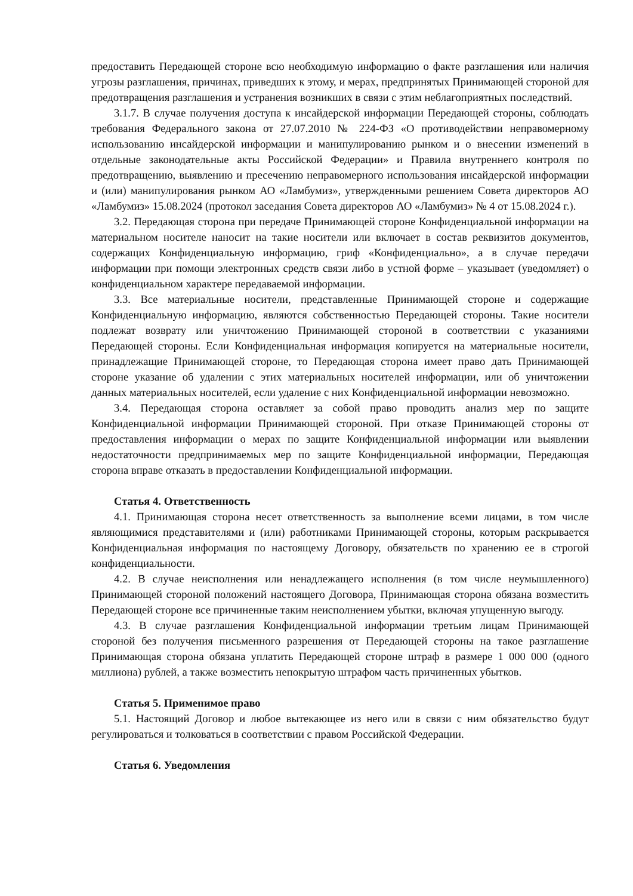предоставить Передающей стороне всю необходимую информацию о факте разглашения или наличия угрозы разглашения, причинах, приведших к этому, и мерах, предпринятых Принимающей стороной для предотвращения разглашения и устранения возникших в связи с этим неблагоприятных последствий.
3.1.7. В случае получения доступа к инсайдерской информации Передающей стороны, соблюдать требования Федерального закона от 27.07.2010 № 224-ФЗ «О противодействии неправомерному использованию инсайдерской информации и манипулированию рынком и о внесении изменений в отдельные законодательные акты Российской Федерации» и Правила внутреннего контроля по предотвращению, выявлению и пресечению неправомерного использования инсайдерской информации и (или) манипулирования рынком АО «Ламбумиз», утвержденными решением Совета директоров АО «Ламбумиз» 15.08.2024 (протокол заседания Совета директоров АО «Ламбумиз» № 4 от 15.08.2024 г.).
3.2. Передающая сторона при передаче Принимающей стороне Конфиденциальной информации на материальном носителе наносит на такие носители или включает в состав реквизитов документов, содержащих Конфиденциальную информацию, гриф «Конфиденциально», а в случае передачи информации при помощи электронных средств связи либо в устной форме – указывает (уведомляет) о конфиденциальном характере передаваемой информации.
3.3. Все материальные носители, представленные Принимающей стороне и содержащие Конфиденциальную информацию, являются собственностью Передающей стороны. Такие носители подлежат возврату или уничтожению Принимающей стороной в соответствии с указаниями Передающей стороны. Если Конфиденциальная информация копируется на материальные носители, принадлежащие Принимающей стороне, то Передающая сторона имеет право дать Принимающей стороне указание об удалении с этих материальных носителей информации, или об уничтожении данных материальных носителей, если удаление с них Конфиденциальной информации невозможно.
3.4. Передающая сторона оставляет за собой право проводить анализ мер по защите Конфиденциальной информации Принимающей стороной. При отказе Принимающей стороны от предоставления информации о мерах по защите Конфиденциальной информации или выявлении недостаточности предпринимаемых мер по защите Конфиденциальной информации, Передающая сторона вправе отказать в предоставлении Конфиденциальной информации.
Статья 4. Ответственность
4.1. Принимающая сторона несет ответственность за выполнение всеми лицами, в том числе являющимися представителями и (или) работниками Принимающей стороны, которым раскрывается Конфиденциальная информация по настоящему Договору, обязательств по хранению ее в строгой конфиденциальности.
4.2. В случае неисполнения или ненадлежащего исполнения (в том числе неумышленного) Принимающей стороной положений настоящего Договора, Принимающая сторона обязана возместить Передающей стороне все причиненные таким неисполнением убытки, включая упущенную выгоду.
4.3. В случае разглашения Конфиденциальной информации третьим лицам Принимающей стороной без получения письменного разрешения от Передающей стороны на такое разглашение Принимающая сторона обязана уплатить Передающей стороне штраф в размере 1 000 000 (одного миллиона) рублей, а также возместить непокрытую штрафом часть причиненных убытков.
Статья 5. Применимое право
5.1. Настоящий Договор и любое вытекающее из него или в связи с ним обязательство будут регулироваться и толковаться в соответствии с правом Российской Федерации.
Статья 6. Уведомления